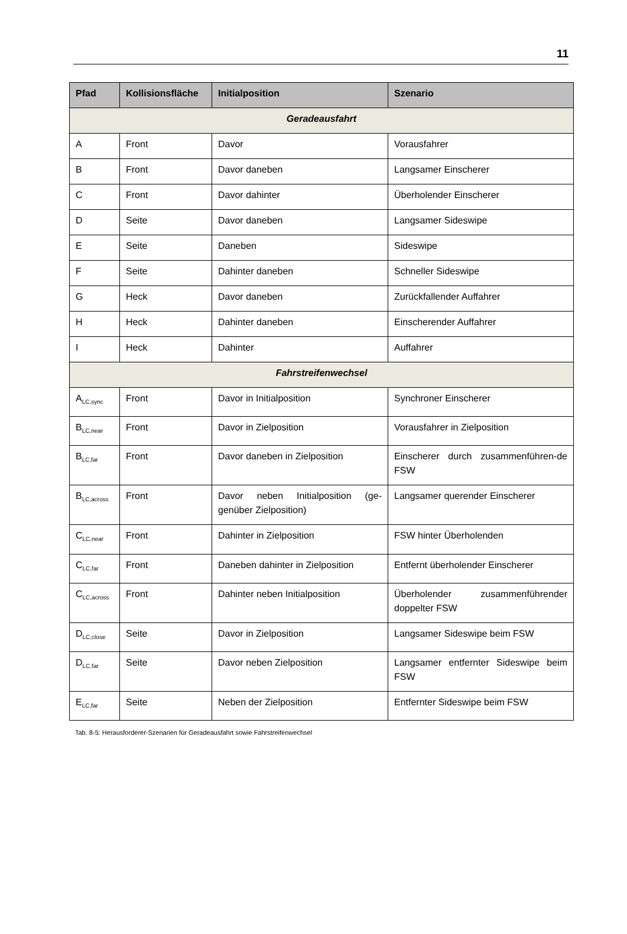11
| Pfad | Kollisionsfläche | Initialposition | Szenario |
| --- | --- | --- | --- |
| Geradeausfahrt | | | |
| A | Front | Davor | Vorausfahrer |
| B | Front | Davor daneben | Langsamer Einscherer |
| C | Front | Davor dahinter | Überholender Einscherer |
| D | Seite | Davor daneben | Langsamer Sideswipe |
| E | Seite | Daneben | Sideswipe |
| F | Seite | Dahinter daneben | Schneller Sideswipe |
| G | Heck | Davor daneben | Zurückfallender Auffahrer |
| H | Heck | Dahinter daneben | Einscherender Auffahrer |
| I | Heck | Dahinter | Auffahrer |
| Fahrstreifenwechsel | | | |
| A<sub>LC,sync</sub> | Front | Davor in Initialposition | Synchroner Einscherer |
| B<sub>LC,near</sub> | Front | Davor in Zielposition | Vorausfahrer in Zielposition |
| B<sub>LC,far</sub> | Front | Davor daneben in Zielposition | Einscherer durch zusammenführen-de FSW |
| B<sub>LC,across</sub> | Front | Davor neben Initialposition (ge-genüber Zielposition) | Langsamer querender Einscherer |
| C<sub>LC,near</sub> | Front | Dahinter in Zielposition | FSW hinter Überholenden |
| C<sub>LC,far</sub> | Front | Daneben dahinter in Zielposition | Entfernt überholender Einscherer |
| C<sub>LC,across</sub> | Front | Dahinter neben Initialposition | Überholender zusammenführender doppelter FSW |
| D<sub>LC,close</sub> | Seite | Davor in Zielposition | Langsamer Sideswipe beim FSW |
| D<sub>LC,far</sub> | Seite | Davor neben Zielposition | Langsamer entfernter Sideswipe beim FSW |
| E<sub>LC,far</sub> | Seite | Neben der Zielposition | Entfernter Sideswipe beim FSW |
Tab. 8-5: Herausforderer-Szenarien für Geradeausfahrt sowie Fahrstreifenwechsel